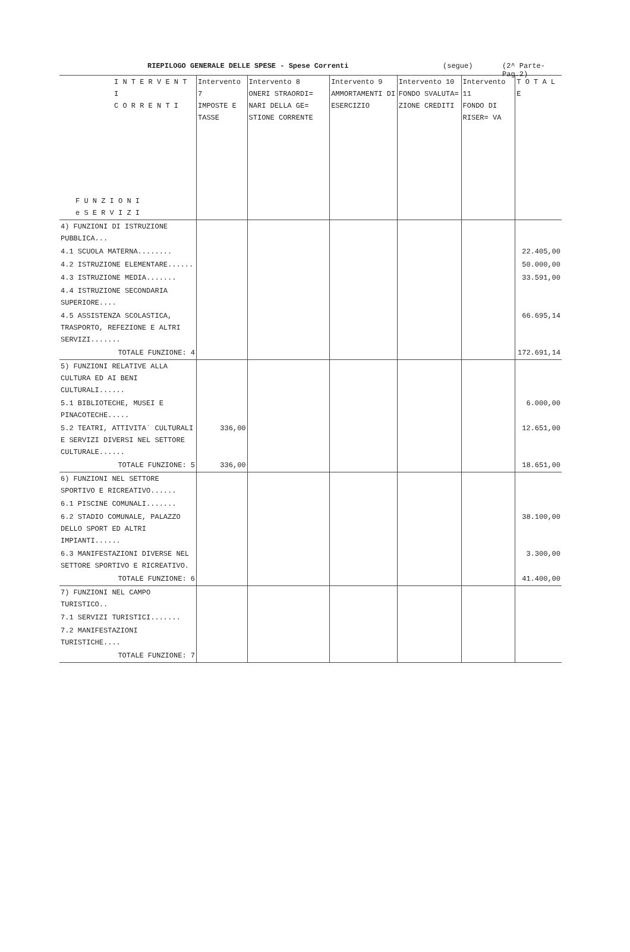RIEPILOGO GENERALE DELLE SPESE - Spese Correnti (segue) (2^ Parte-Pag.2)
| I N T E R V E N T I C O R R E N T I F U N Z I O N I e S E R V I Z I | Intervento 7 IMPOSTE E TASSE | Intervento 8 ONERI STRAORDI= NARI DELLA GE= STIONE CORRENTE | Intervento 9 AMMORTAMENTI DI ESERCIZIO | Intervento 10 FONDO SVALUTA= ZIONE CREDITI | Intervento 11 FONDO DI RISER= VA | T O T A L E |
| --- | --- | --- | --- | --- | --- | --- |
| 4) FUNZIONI DI ISTRUZIONE PUBBLICA... | | | | | | |
| 4.1 SCUOLA MATERNA........ | | | | | | 22.405,00 |
| 4.2 ISTRUZIONE ELEMENTARE...... | | | | | | 50.000,00 |
| 4.3 ISTRUZIONE MEDIA....... | | | | | | 33.591,00 |
| 4.4 ISTRUZIONE SECONDARIA SUPERIORE.... | | | | | | |
| 4.5 ASSISTENZA SCOLASTICA, TRASPORTO, REFEZIONE E ALTRI SERVIZI....... | | | | | | 66.695,14 |
| TOTALE FUNZIONE: 4 | | | | | | 172.691,14 |
| 5) FUNZIONI RELATIVE ALLA CULTURA ED AI BENI CULTURALI...... | | | | | | |
| 5.1 BIBLIOTECHE, MUSEI E PINACOTECHE..... | | | | | | 6.000,00 |
| 5.2 TEATRI, ATTIVITA` CULTURALI E SERVIZI DIVERSI NEL SETTORE CULTURALE...... | 336,00 | | | | | 12.651,00 |
| TOTALE FUNZIONE: 5 | 336,00 | | | | | 18.651,00 |
| 6) FUNZIONI NEL SETTORE SPORTIVO E RICREATIVO...... | | | | | | |
| 6.1 PISCINE COMUNALI....... | | | | | | |
| 6.2 STADIO COMUNALE, PALAZZO DELLO SPORT ED ALTRI IMPIANTI...... | | | | | | 38.100,00 |
| 6.3 MANIFESTAZIONI DIVERSE NEL SETTORE SPORTIVO E RICREATIVO. | | | | | | 3.300,00 |
| TOTALE FUNZIONE: 6 | | | | | | 41.400,00 |
| 7) FUNZIONI NEL CAMPO TURISTICO.. | | | | | | |
| 7.1 SERVIZI TURISTICI....... | | | | | | |
| 7.2 MANIFESTAZIONI TURISTICHE.... | | | | | | |
| TOTALE FUNZIONE: 7 | | | | | | |